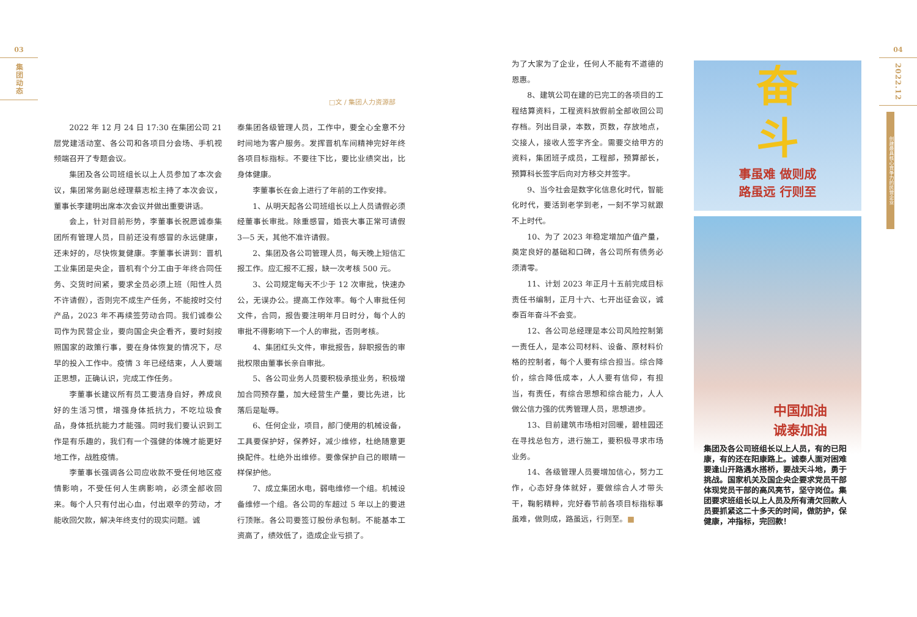03
集团动态
□文 / 集团人力资源部
2022 年 12 月 24 日 17:30 在集团公司 21 层党建活动室、各公司和各项目分会场、手机视频端召开了专题会议。
集团及各公司班组长以上人员参加了本次会议，集团常务副总经理蔡志松主持了本次会议，董事长李建明出席本次会议并做出重要讲话。
会上，针对目前形势，李董事长祝愿诚泰集团所有管理人员，目前还没有感冒的永远健康，还未好的，尽快恢复健康。李董事长讲到：晋机工业集团是央企，晋机有个分工由于年终合同任务、交货时间紧，要求全员必须上班（阳性人员不许请假），否则完不成生产任务，不能按时交付产品，2023 年不再续签劳动合同。我们诚泰公司作为民营企业，要向国企央企看齐，要时刻按照国家的政策行事，要在身体恢复的情况下，尽早的投入工作中。疫情 3 年已经结束，人人要端正思想，正确认识，完成工作任务。
李董事长建议所有员工要洁身自好，养成良好的生活习惯，增强身体抵抗力，不吃垃圾食品，身体抵抗能力才能强。同时我们要认识到工作是有乐趣的，我们有一个强健的体魄才能更好地工作，战胜疫情。
李董事长强调各公司应收款不受任何地区疫情影响，不受任何人生病影响，必须全部收回来。每个人只有付出心血，付出艰辛的劳动，才能收回欠款，解决年终支付的现实问题。诚
泰集团各级管理人员，工作中，要全心全意不分时间地为客户服务。发挥晋机车间精神完好年终各项目标指标。不要往下比，要比业绩突出，比身体健康。
李董事长在会上进行了年前的工作安排。
1、从明天起各公司班组长以上人员请假必须经董事长审批。除重感冒，婚丧大事正常可请假 3—5 天，其他不准许请假。
2、集团及各公司管理人员，每天晚上短信汇报工作。应汇报不汇报，缺一次考核 500 元。
3、公司规定每天不少于 12 次审批，快速办公，无误办公。提高工作效率。每个人审批任何文件，合同，报告要注明年月日时分，每个人的审批不得影响下一个人的审批，否则考核。
4、集团红头文件，审批报告，辞职报告的审批权限由董事长亲自审批。
5、各公司业务人员要积极承揽业务，积极增加合同预存量，加大经营生产量，要比先进，比落后是耻辱。
6、任何企业，项目，部门使用的机械设备，工具要保护好，保养好，减少维修，杜绝随意更换配件。杜绝外出维修。要像保护自己的眼睛一样保护他。
7、成立集团水电，弱电维修一个组。机械设备维修一个组。各公司的车超过 5 年以上的要进行顶账。各公司要签订股份承包制。不能基本工资高了，绩效低了，造成企业亏损了。
为了大家为了企业，任何人不能有不道德的恩惠。
8、建筑公司在建的已完工的各项目的工程结算资料，工程资料放假前全部收回公司存档。列出目录，本数，页数，存放地点，交接人，接收人签字齐全。需要交给甲方的资料，集团班子成员，工程部，预算部长，预算科长签字后向对方移交并签字。
9、当今社会是数字化信息化时代，智能化时代，要活到老学到老，一刻不学习就跟不上时代。
10、为了 2023 年稳定增加产值产量，奠定良好的基础和口碑，各公司所有债务必须清零。
11、计划 2023 年正月十五前完成目标责任书编制，正月十六、七开出征会议，诚泰百年奋斗不会变。
12、各公司总经理是本公司风险控制第一责任人，是本公司材料、设备、原材料价格的控制者，每个人要有综合担当。综合降价，综合降低成本，人人要有信仰，有担当，有责任，有综合思想和综合能力，人人做公信力强的优秀管理人员，思想进步。
13、目前建筑市场相对回暖，碧桂园还在寻找总包方，进行施工，要积极寻求市场业务。
14、各级管理人员要增加信心，努力工作，心态好身体就好，要做综合人才带头干，鞠躬精粹，完好春节前各项目标指标事虽难，做则成，路虽远，行则至。■
奋
斗
事虽难 做则成
路虽远 行则至
中国加油
诚泰加油
集团及各公司班组长以上人员，有的已阳康，有的还在阳康路上。诚泰人面对困难要逢山开路遇水搭桥，要战天斗地，勇于挑战。国家机关及国企央企要求党员干部体现党员干部的高风亮节，坚守岗位。集团要求班组长以上人员及所有清欠回款人员要抓紧这二十多天的时间，做防护，保健康，冲指标，完回款！
04
2022.12
创建最具核心竞争力的民营企业